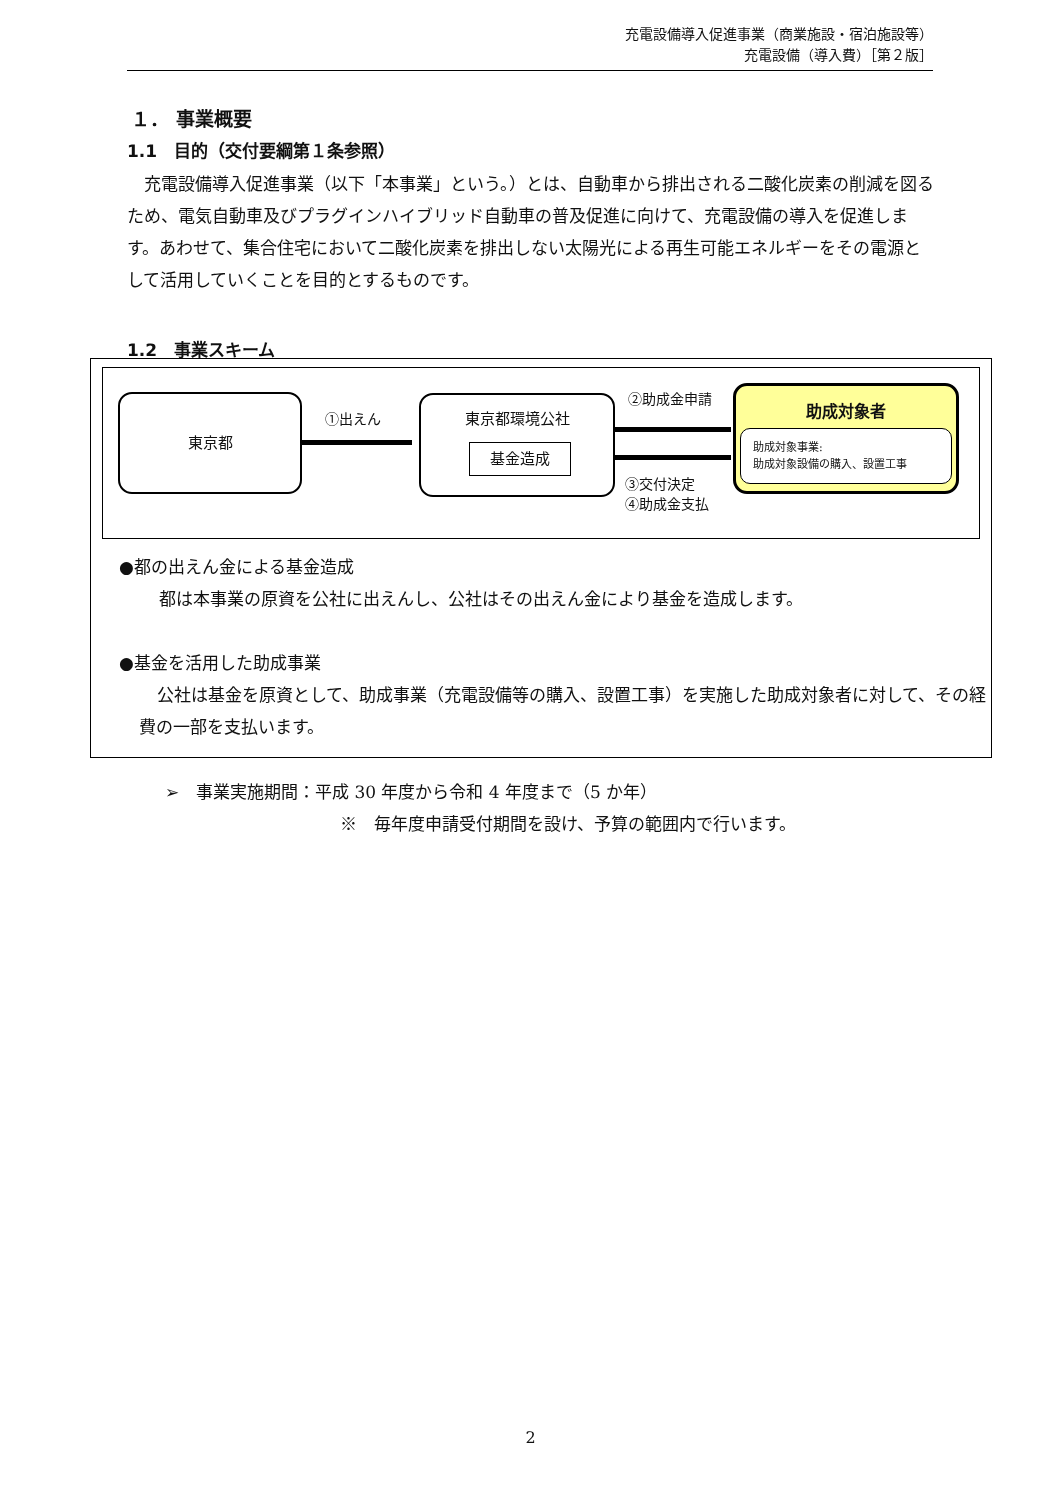充電設備導入促進事業（商業施設・宿泊施設等）
充電設備（導入費）［第２版］
１． 事業概要
1.1　目的（交付要綱第１条参照）
充電設備導入促進事業（以下「本事業」という。）とは、自動車から排出される二酸化炭素の削減を図るため、電気自動車及びプラグインハイブリッド自動車の普及促進に向けて、充電設備の導入を促進します。あわせて、集合住宅において二酸化炭素を排出しない太陽光による再生可能エネルギーをその電源として活用していくことを目的とするものです。
1.2　事業スキーム
東京都
①出えん
東京都環境公社
基金造成
②助成金申請
③交付決定
④助成金支払
助成対象者
助成対象事業:
助成対象設備の購入、設置工事
●都の出えん金による基金造成
都は本事業の原資を公社に出えんし、公社はその出えん金により基金を造成します。
●基金を活用した助成事業
公社は基金を原資として、助成事業（充電設備等の購入、設置工事）を実施した助成対象者に対して、その経費の一部を支払います。
➢　事業実施期間：平成 30 年度から令和 4 年度まで（5 か年）
※　毎年度申請受付期間を設け、予算の範囲内で行います。
2